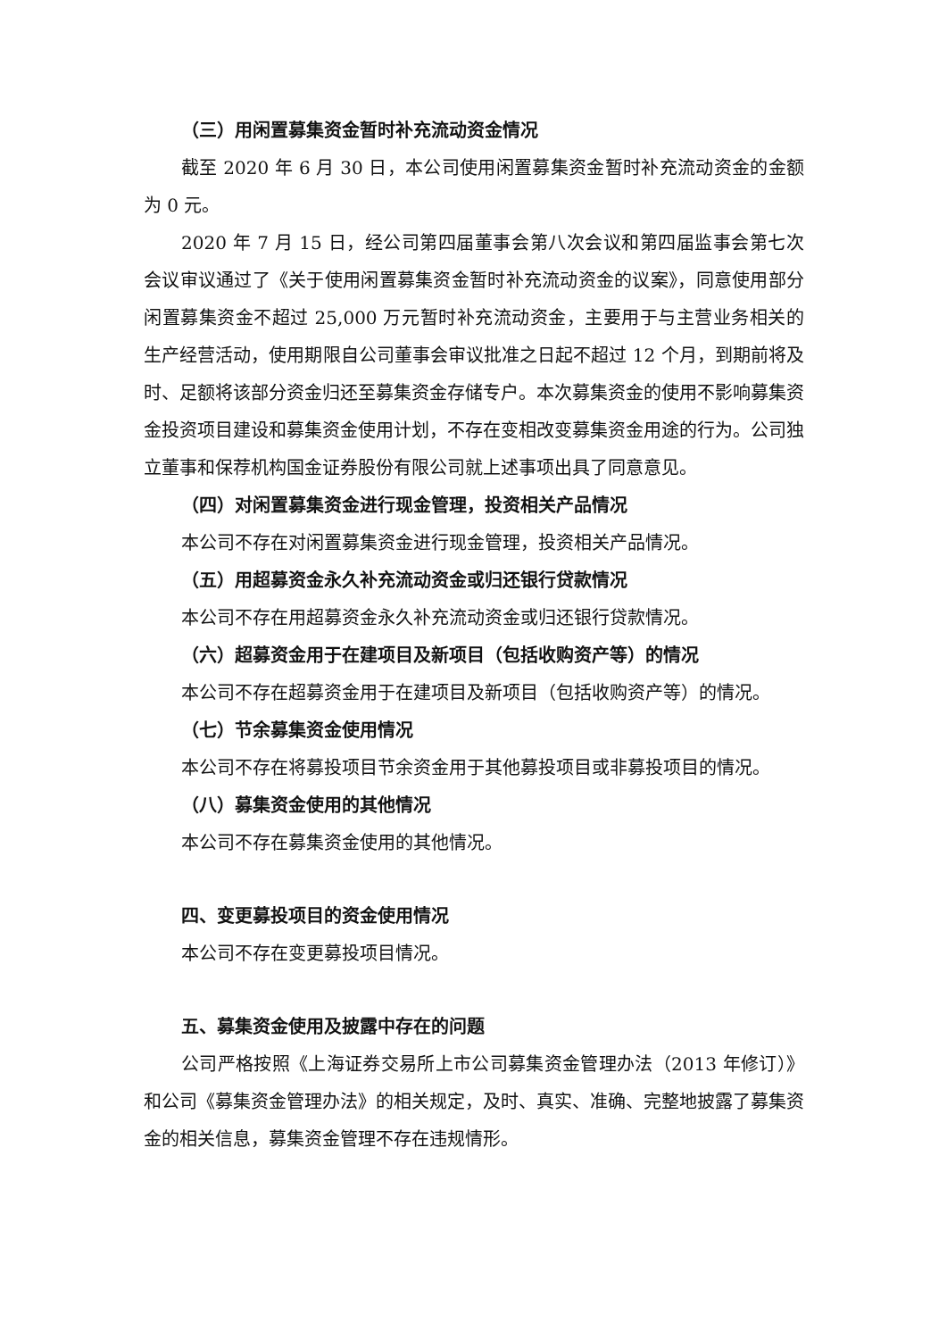（三）用闲置募集资金暂时补充流动资金情况
截至 2020 年 6 月 30 日，本公司使用闲置募集资金暂时补充流动资金的金额为 0 元。
2020 年 7 月 15 日，经公司第四届董事会第八次会议和第四届监事会第七次会议审议通过了《关于使用闲置募集资金暂时补充流动资金的议案》，同意使用部分闲置募集资金不超过 25,000 万元暂时补充流动资金，主要用于与主营业务相关的生产经营活动，使用期限自公司董事会审议批准之日起不超过 12 个月，到期前将及时、足额将该部分资金归还至募集资金存储专户。本次募集资金的使用不影响募集资金投资项目建设和募集资金使用计划，不存在变相改变募集资金用途的行为。公司独立董事和保荐机构国金证券股份有限公司就上述事项出具了同意意见。
（四）对闲置募集资金进行现金管理，投资相关产品情况
本公司不存在对闲置募集资金进行现金管理，投资相关产品情况。
（五）用超募资金永久补充流动资金或归还银行贷款情况
本公司不存在用超募资金永久补充流动资金或归还银行贷款情况。
（六）超募资金用于在建项目及新项目（包括收购资产等）的情况
本公司不存在超募资金用于在建项目及新项目（包括收购资产等）的情况。
（七）节余募集资金使用情况
本公司不存在将募投项目节余资金用于其他募投项目或非募投项目的情况。
（八）募集资金使用的其他情况
本公司不存在募集资金使用的其他情况。
四、变更募投项目的资金使用情况
本公司不存在变更募投项目情况。
五、募集资金使用及披露中存在的问题
公司严格按照《上海证券交易所上市公司募集资金管理办法（2013 年修订）》和公司《募集资金管理办法》的相关规定，及时、真实、准确、完整地披露了募集资金的相关信息，募集资金管理不存在违规情形。